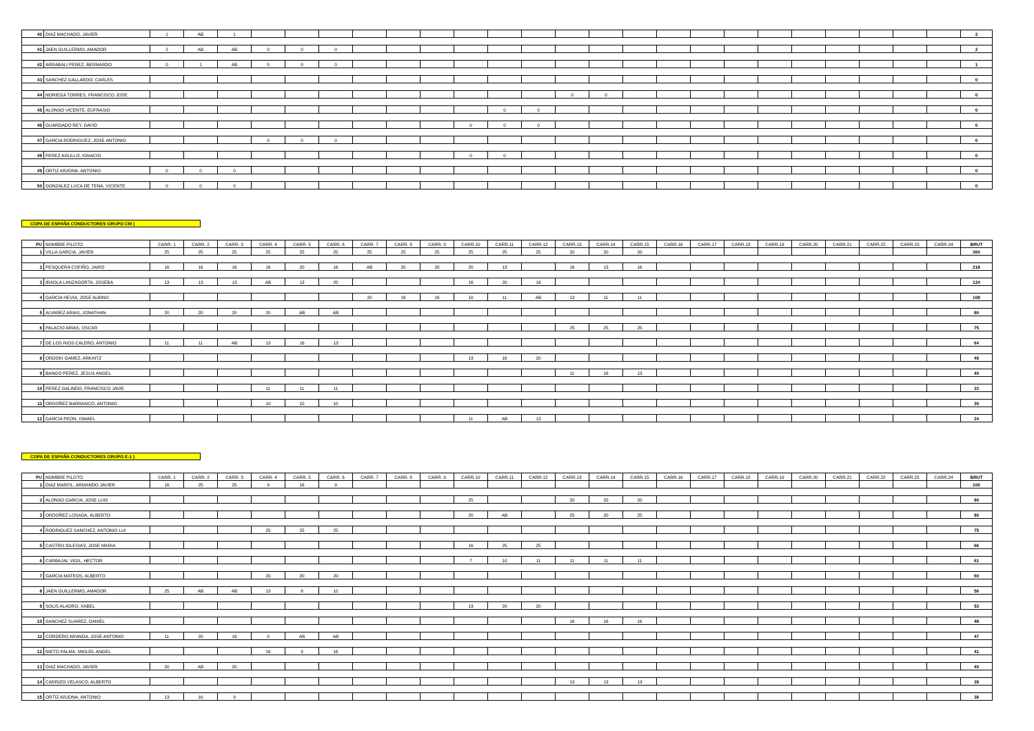| 40 | DIAZ MACHADO, JAVIER | 1 | AB | 1 | | | | | | | | | | | | | | | | | | | | | | 2 |
| 41 | JAEN GUILLERMO, AMADOR | 2 | AB | AB | 0 | 0 | 0 | | | | | | | | | | | | | | | | | | | 2 |
| 42 | ARRABALI PEREZ, BERNARDO | 0 | 1 | AB | 0 | 0 | 0 | | | | | | | | | | | | | | | | | | | 1 |
| 43 | SANCHEZ GALLARDO, CARLES | | | | | | | | | | | | | | | | | | | | | | | | | 0 |
| 44 | NORIEGA TORRES, FRANCISCO JOSE | | | | | | | | | | | | | 0 | 0 | | | | | | | | | | | 0 |
| 45 | ALONSO VICENTE, EUFRASIO | | | | | | | | | | | 0 | 0 | | | | | | | | | | | | | 0 |
| 46 | GUARDADO REY, DAVID | | | | | | | | | | 0 | 0 | 0 | | | | | | | | | | | | | 0 |
| 47 | GARCIA RODRIGUEZ, JOSE ANTONIO | | | | 0 | 0 | 0 | | | | | | | | | | | | | | | | | | | 0 |
| 48 | PEREZ AGULLO, IGNACIO | | | | | | | | | | 0 | 0 | | | | | | | | | | | | | | 0 |
| 49 | ORTIZ ARJONA, ANTONIO | 0 | 0 | 0 | | | | | | | | | | | | | | | | | | | | | | 0 |
| 50 | GONZALEZ LUCA DE TENA, VICENTE | 0 | 0 | 0 | | | | | | | | | | | | | | | | | | | | | | 0 |
COPA DE ESPAÑA CONDUCTORES GRUPO CM )
| PU | NOMBRE PILOTO | CARR. 1 | CARR. 2 | CARR. 3 | CARR. 4 | CARR. 5 | CARR. 6 | CARR. 7 | CARR. 8 | CARR. 9 | CARR.10 | CARR.11 | CARR.12 | CARR.13 | CARR.14 | CARR.15 | CARR.16 | CARR.17 | CARR.18 | CARR.19 | CARR.20 | CARR.21 | CARR.22 | CARR.23 | CARR.24 | BRUT |
| --- | --- | --- | --- | --- | --- | --- | --- | --- | --- | --- | --- | --- | --- | --- | --- | --- | --- | --- | --- | --- | --- | --- | --- | --- | --- | --- |
| 1 | VILLA GARCIA, JAVIER | 25 | 25 | 25 | 25 | 25 | 25 | 25 | 25 | 25 | 25 | 25 | 25 | 20 | 20 | 20 | | | | | | | | | | 360 |
| 2 | PESQUERA COFIÑO, JAIRO | 16 | 16 | 16 | 16 | 20 | 16 | AB | 20 | 20 | 20 | 13 | | 16 | 13 | 16 | | | | | | | | | | 218 |
| 3 | IRAOLA LANZAGORTA, JOSEBA | 13 | 13 | 13 | AB | 13 | 20 | | | | 16 | 20 | 16 | | | | | | | | | | | | | 124 |
| 4 | GARCIA HEVIA, JOSE ALBINO | | | | | | | 20 | 16 | 16 | 10 | 11 | AB | 13 | 11 | 11 | | | | | | | | | | 108 |
| 5 | ALVAREZ ARIAS, JONATHAN | 20 | 20 | 20 | 20 | AB | AB | | | | | | | | | | | | | | | | | | | 80 |
| 6 | PALACIO ARIAS, OSCAR | | | | | | | | | | | | | 25 | 25 | 25 | | | | | | | | | | 75 |
| 7 | DE LOS RIOS CALERO, ANTONIO | 11 | 11 | AB | 13 | 16 | 13 | | | | | | | | | | | | | | | | | | | 64 |
| 8 | ORDOKI GAMEZ, ARKAITZ | | | | | | | | | | 13 | 16 | 20 | | | | | | | | | | | | | 49 |
| 9 | BANGO PEREZ, JESUS ANGEL | | | | | | | | | | | | | 11 | 16 | 13 | | | | | | | | | | 40 |
| 10 | PEREZ GALINDO, FRANCISCO JAVIE | | | | 11 | 11 | 11 | | | | | | | | | | | | | | | | | | | 33 |
| 11 | ORDOÑEZ BARRANCO, ANTONIO | | | | 10 | 10 | 10 | | | | | | | | | | | | | | | | | | | 30 |
| 12 | GARCIA PEON, ISMAEL | | | | | | | | | | 11 | AB | 13 | | | | | | | | | | | | | 24 |
COPA DE ESPAÑA CONDUCTORES GRUPO E-1 )
| PU | NOMBRE PILOTO | CARR. 1 | CARR. 2 | CARR. 3 | CARR. 4 | CARR. 5 | CARR. 6 | CARR. 7 | CARR. 8 | CARR. 9 | CARR.10 | CARR.11 | CARR.12 | CARR.13 | CARR.14 | CARR.15 | CARR.16 | CARR.17 | CARR.18 | CARR.19 | CARR.20 | CARR.21 | CARR.22 | CARR.23 | CARR.24 | BRUT |
| --- | --- | --- | --- | --- | --- | --- | --- | --- | --- | --- | --- | --- | --- | --- | --- | --- | --- | --- | --- | --- | --- | --- | --- | --- | --- | --- |
| 1 | DIAZ MARFIL, ARMANDO JAVIER | 16 | 25 | 25 | 9 | 16 | 9 | | | | | | | | | | | | | | | | | | | 100 |
| 2 | ALONSO GARCIA, JOSE LUIS | | | | | | | | | | 25 | | | 20 | 25 | 20 | | | | | | | | | | 90 |
| 3 | ORDOÑEZ LOSADA, ALBERTO | | | | | | | | | | 20 | AB | | 25 | 20 | 25 | | | | | | | | | | 90 |
| 4 | RODRIGUEZ SANCHEZ, ANTONIO LUI | | | | 25 | 25 | 25 | | | | | | | | | | | | | | | | | | | 75 |
| 5 | CASTRO IGLESIAS, JOSE MARIA | | | | | | | | | | 16 | 25 | 25 | | | | | | | | | | | | | 66 |
| 6 | CARBAJAL VIGIL, HECTOR | | | | | | | | | | 7 | 10 | 11 | 11 | 11 | 11 | | | | | | | | | | 61 |
| 7 | GARCIA MATEOS, ALBERTO | | | | 20 | 20 | 20 | | | | | | | | | | | | | | | | | | | 60 |
| 8 | JAEN GUILLERMO, AMADOR | 25 | AB | AB | 13 | 8 | 10 | | | | | | | | | | | | | | | | | | | 56 |
| 9 | SOLIS ALADRO, XABEL | | | | | | | | | | 13 | 20 | 20 | | | | | | | | | | | | | 53 |
| 10 | SANCHEZ SUAREZ, DANIEL | | | | | | | | | | | | | 16 | 16 | 16 | | | | | | | | | | 48 |
| 11 | CORDERO ARANDA, JOSE ANTONIO | 11 | 20 | 16 | 0 | AB | AB | | | | | | | | | | | | | | | | | | | 47 |
| 12 | NIETO PALMA, MIGUEL ANGEL | | | | 16 | 9 | 16 | | | | | | | | | | | | | | | | | | | 41 |
| 13 | DIAZ MACHADO, JAVIER | 20 | AB | 20 | | | | | | | | | | | | | | | | | | | | | | 40 |
| 14 | CARRIZO VELASCO, ALBERTO | | | | | | | | | | | | | 13 | 13 | 13 | | | | | | | | | | 39 |
| 15 | ORTIZ ARJONA, ANTONIO | 13 | 16 | 9 | | | | | | | | | | | | | | | | | | | | | | 38 |